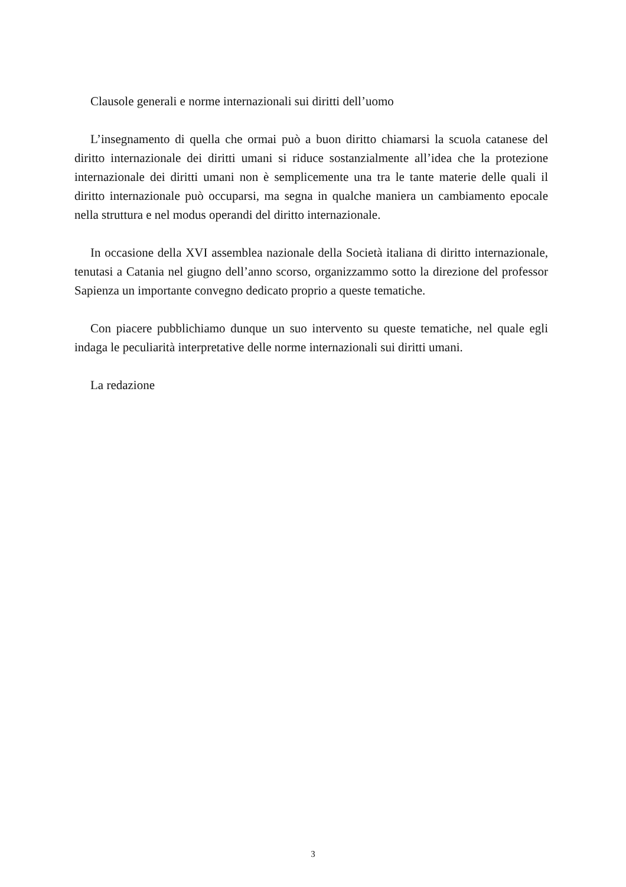Clausole generali e norme internazionali sui diritti dell’uomo
L’insegnamento di quella che ormai può a buon diritto chiamarsi la scuola catanese del diritto internazionale dei diritti umani si riduce sostanzialmente all’idea che la protezione internazionale dei diritti umani non è semplicemente una tra le tante materie delle quali il diritto internazionale può occuparsi, ma segna in qualche maniera un cambiamento epocale nella struttura e nel modus operandi del diritto internazionale.
In occasione della XVI assemblea nazionale della Società italiana di diritto internazionale, tenutasi a Catania nel giugno dell’anno scorso, organizzammo sotto la direzione del professor Sapienza un importante convegno dedicato proprio a queste tematiche.
Con piacere pubblichiamo dunque un suo intervento su queste tematiche, nel quale egli indaga le peculiarità interpretative delle norme internazionali sui diritti umani.
La redazione
3